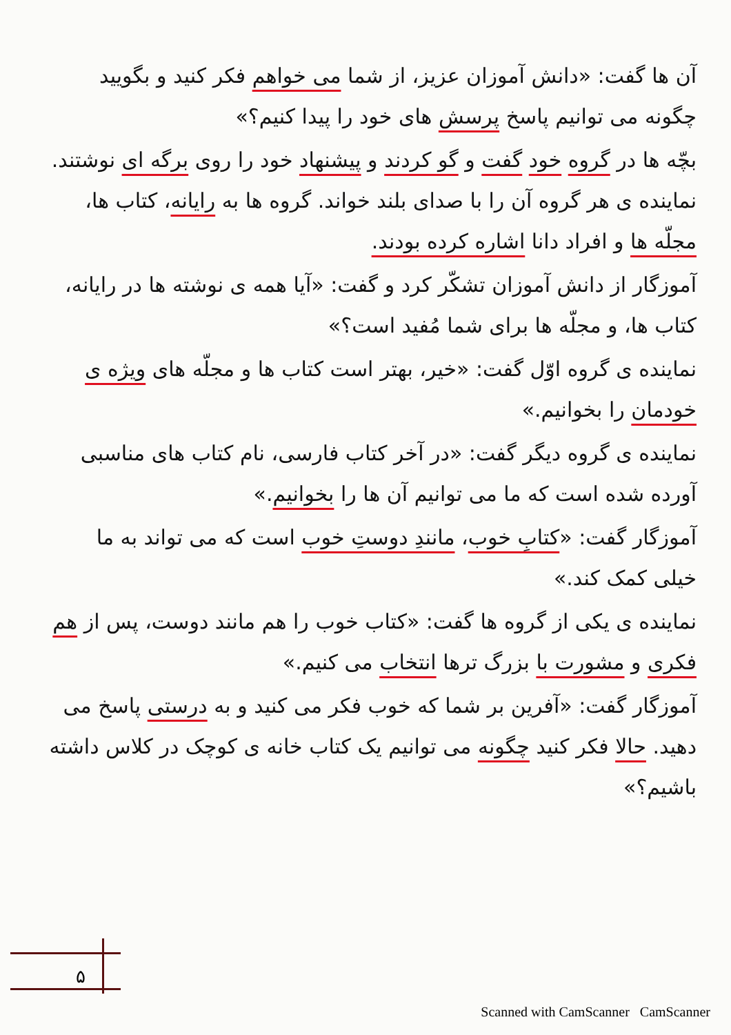آن ها گفت: «دانش آموزان عزیز، از شما می خواهم فکر کنید و بگویید چگونه می توانیم پاسخ پرسش های خود را پیدا کنیم؟»
بچّه ها در گروه خود گفت و گو کردند و پیشنهاد خود را روی برگه ای نوشتند. نماینده ی هر گروه آن را با صدای بلند خواند. گروه ها به رایانه، کتاب ها، مجلّه ها و افراد دانا اشاره کرده بودند.
آموزگار از دانش آموزان تشکّر کرد و گفت: «آیا همه ی نوشته ها در رایانه، کتاب ها، و مجلّه ها برای شما مُفید است؟»
نماینده ی گروه اوّل گفت: «خیر، بهتر است کتاب ها و مجلّه های ویژه ی خودمان را بخوانیم.»
نماینده ی گروه دیگر گفت: «در آخر کتاب فارسی، نام کتاب های مناسبی آورده شده است که ما می توانیم آن ها را بخوانیم.»
آموزگار گفت: «کتابِ خوب، مانندِ دوستِ خوب است که می تواند به ما خیلی کمک کند.»
نماینده ی یکی از گروه ها گفت: «کتاب خوب را هم مانند دوست، پس از هم فکری و مشورت با بزرگ ترها انتخاب می کنیم.»
آموزگار گفت: «آفرین بر شما که خوب فکر می کنید و به درستی پاسخ می دهید. حالا فکر کنید چگونه می توانیم یک کتاب خانه ی کوچک در کلاس داشته باشیم؟»
۵
Scanned with CamScanner CamScanner